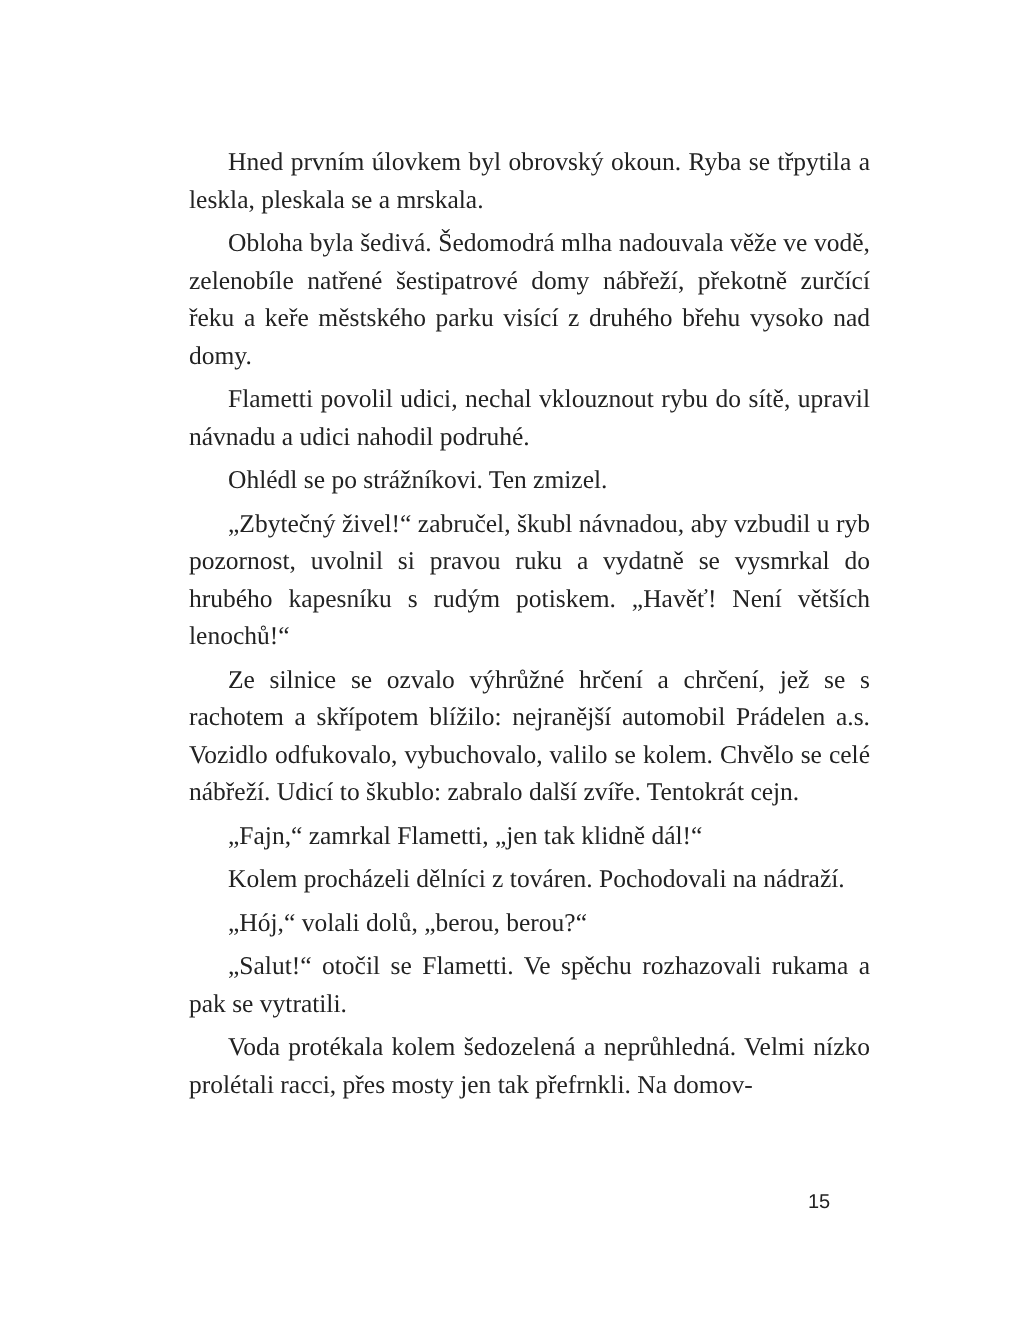Hned prvním úlovkem byl obrovský okoun. Ryba se třpytila a leskla, pleskala se a mrskala.
Obloha byla šedivá. Šedomodrá mlha nadouvala věže ve vodě, zelenobíle natřené šestipatrové domy nábřeží, překotně zurčící řeku a keře městského parku visící z druhého břehu vysoko nad domy.
Flametti povolil udici, nechal vklouznout rybu do sítě, upravil návnadu a udici nahodil podruhé.
Ohlédl se po strážníkovi. Ten zmizel.
„Zbytečný živel!“ zabručel, škubl návnadou, aby vzbudil u ryb pozornost, uvolnil si pravou ruku a vydatně se vysmrkal do hrubého kapesníku s rudým potiskem. „Havěť! Není větších lenochů!“
Ze silnice se ozvalo výhrůžné hrčení a chrčení, jež se s rachotem a skřípotem blížilo: nejranější automobil Prádelen a.s. Vozidlo odfukovalo, vybuchovalo, valilo se kolem. Chvělo se celé nábřeží. Udicí to škublo: zabralo další zvíře. Tentokrát cejn.
„Fajn,“ zamrkal Flametti, „jen tak klidně dál!“
Kolem procházeli dělníci z továren. Pochodovali na nádraží.
„Hój,“ volali dolů, „berou, berou?“
„Salut!“ otočil se Flametti. Ve spěchu rozhazovali rukama a pak se vytratili.
Voda protékala kolem šedozelená a neprůhledná. Velmi nízko prolétali racci, přes mosty jen tak přefrnkli. Na domov-
15